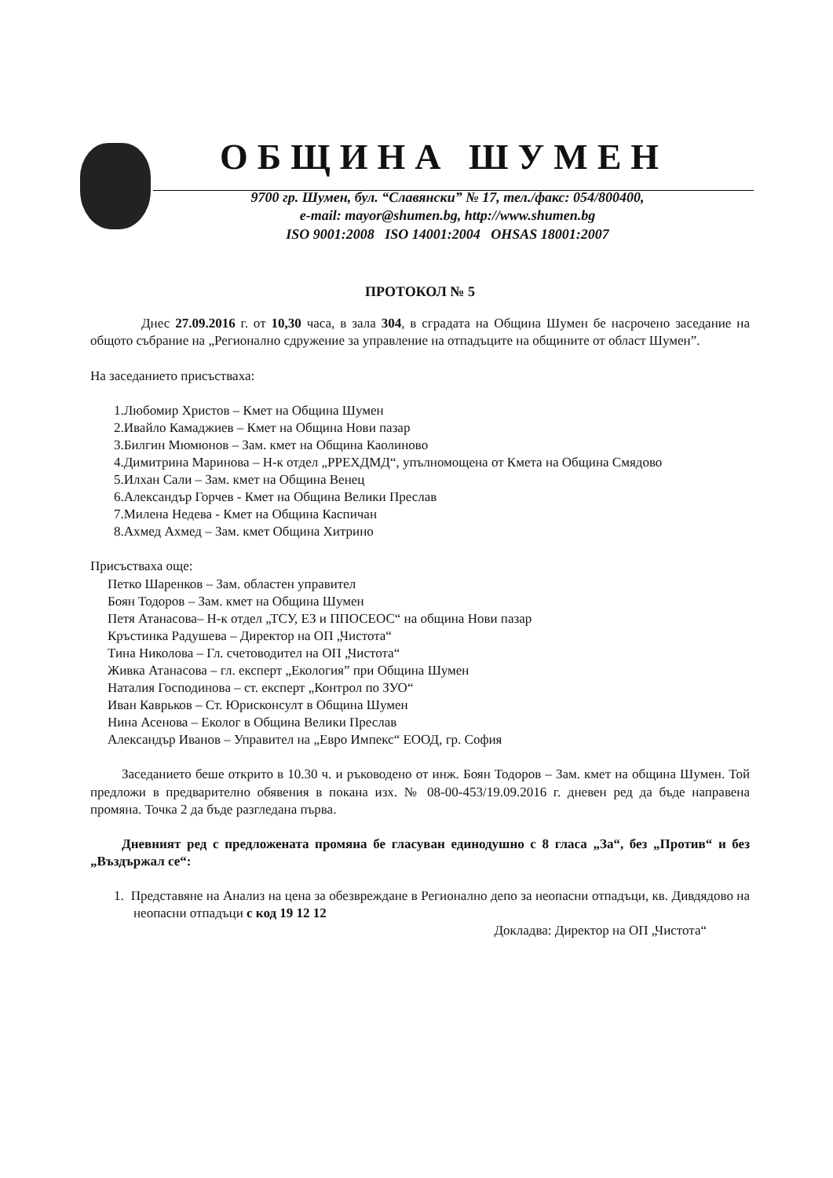ОБЩИНА ШУМЕН
9700 гр. Шумен, бул. “Славянски” № 17, тел./факс: 054/800400,
e-mail: mayor@shumen.bg, http://www.shumen.bg
ISO 9001:2008 ISO 14001:2004 OHSAS 18001:2007
ПРОТОКОЛ № 5
Днес 27.09.2016 г. от 10,30 часа, в зала 304, в сградата на Община Шумен бе насрочено заседание на общото събрание на „Регионално сдружение за управление на отпадъците на общините от област Шумен”.
На заседанието присъстваха:
1.Любомир Христов – Кмет на Община Шумен
2.Ивайло Камаджиев – Кмет на Община Нови пазар
3.Билгин Мюмюнов – Зам. кмет на Община Каолиново
4.Димитрина Маринова – Н-к отдел „РРЕХДМД“, упълномощена от Кмета на Община Смядово
5.Илхан Сали – Зам. кмет на Община Венец
6.Александър Горчев - Кмет на Община Велики Преслав
7.Милена Недева - Кмет на Община Каспичан
8.Ахмед Ахмед – Зам. кмет Община Хитрино
Присъстваха още:
Петко Шаренков – Зам. областен управител
Боян Тодоров – Зам. кмет на Община Шумен
Петя Атанасова– Н-к отдел „ТСУ, ЕЗ и ППОСЕОС“ на община Нови пазар
Кръстинка Радушева – Директор на ОП „Чистота“
Тина Николова – Гл. счетоводител на ОП „Чистота“
Живка Атанасова – гл. експерт „Екология” при Община Шумен
Наталия Господинова – ст. експерт „Контрол по ЗУО“
Иван Каврьков – Ст. Юрисконсулт в Община Шумен
Нина Асенова – Еколог в Община Велики Преслав
Александър Иванов – Управител на „Евро Импекс“ ЕООД, гр. София
Заседанието беше открито в 10.30 ч. и ръководено от инж. Боян Тодоров – Зам. кмет на община Шумен. Той предложи в предварително обявения в покана изх. № 08-00-453/19.09.2016 г. дневен ред да бъде направена промяна. Точка 2 да бъде разгледана първа.
Дневният ред с предложената промяна бе гласуван единодушно с 8 гласа „За“, без „Против“ и без „Въздържал се“:
1. Представяне на Анализ на цена за обезвреждане в Регионално депо за неопасни отпадъци, кв. Дивдядово на неопасни отпадъци с код 19 12 12
Докладва: Директор на ОП „Чистота“